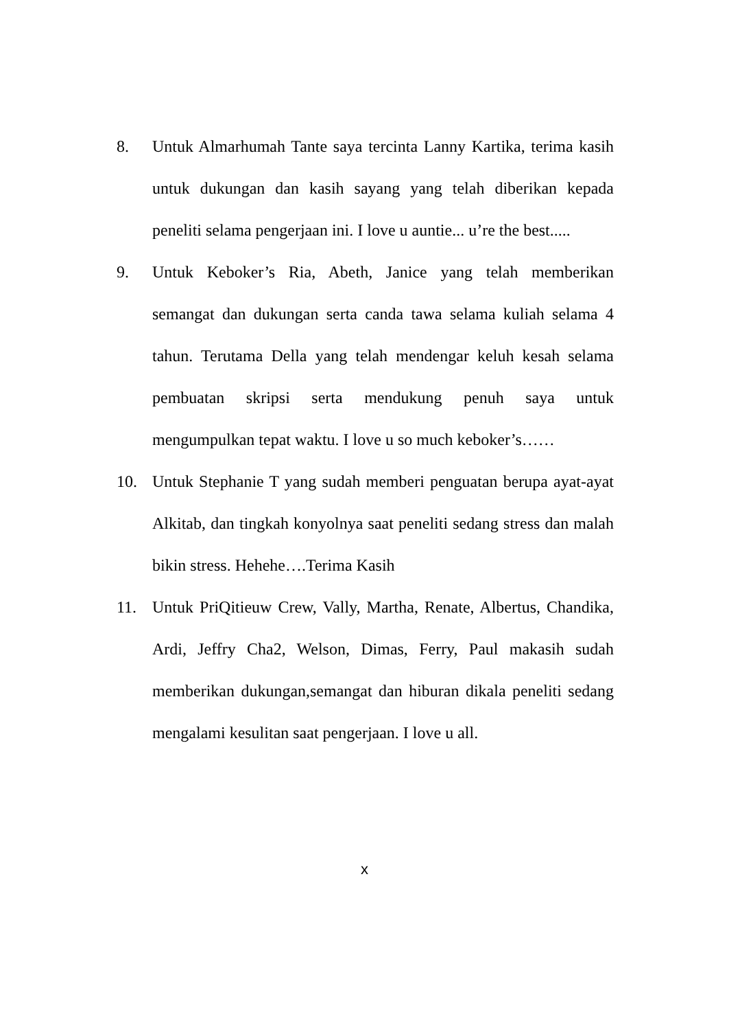8. Untuk Almarhumah Tante saya tercinta Lanny Kartika, terima kasih untuk dukungan dan kasih sayang yang telah diberikan kepada peneliti selama pengerjaan ini. I love u auntie... u’re the best.....
9. Untuk Keboker’s Ria, Abeth, Janice yang telah memberikan semangat dan dukungan serta canda tawa selama kuliah selama 4 tahun. Terutama Della yang telah mendengar keluh kesah selama pembuatan skripsi serta mendukung penuh saya untuk mengumpulkan tepat waktu. I love u so much keboker’s……
10. Untuk Stephanie T yang sudah memberi penguatan berupa ayat-ayat Alkitab, dan tingkah konyolnya saat peneliti sedang stress dan malah bikin stress. Hehehe….Terima Kasih
11. Untuk PriQitieuw Crew, Vally, Martha, Renate, Albertus, Chandika, Ardi, Jeffry Cha2, Welson, Dimas, Ferry, Paul makasih sudah memberikan dukungan,semangat dan hiburan dikala peneliti sedang mengalami kesulitan saat pengerjaan. I love u all.
x